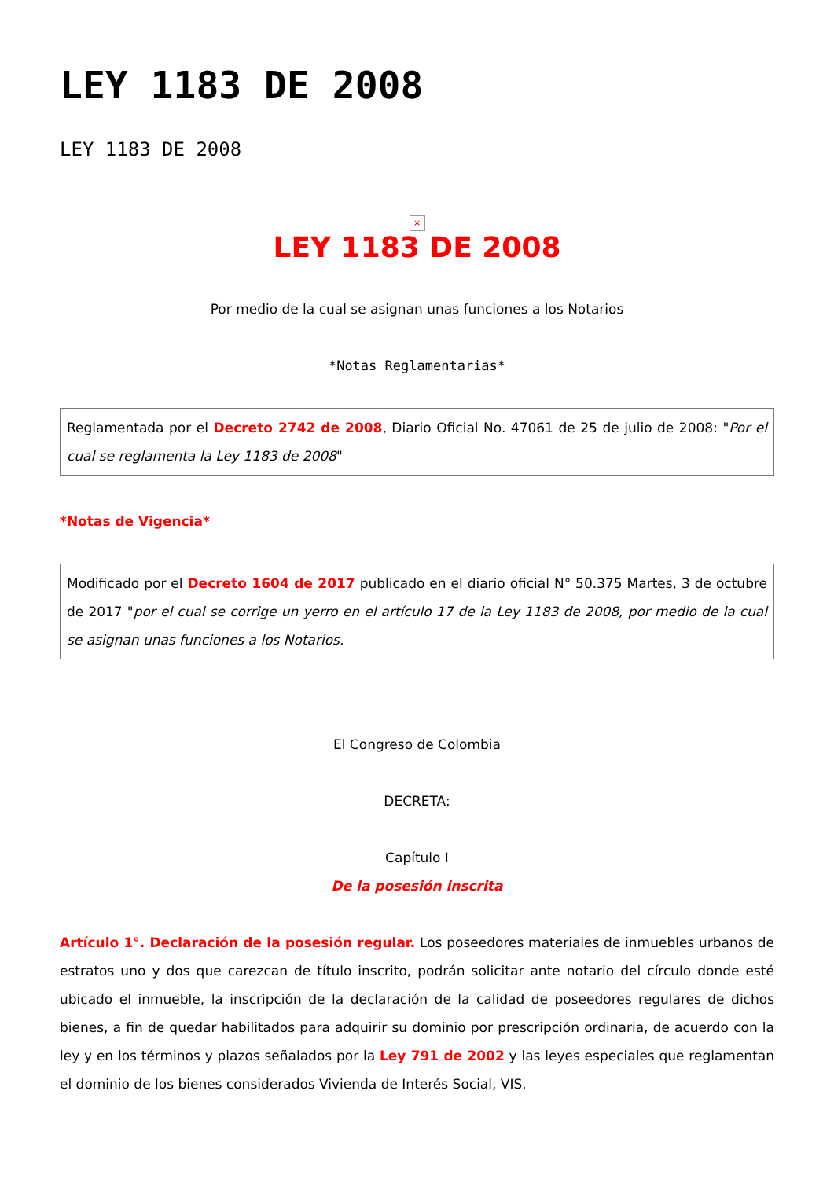LEY 1183 DE 2008
LEY 1183 DE 2008
×
LEY 1183 DE 2008
Por medio de la cual se asignan unas funciones a los Notarios
*Notas Reglamentarias*
Reglamentada por el Decreto 2742 de 2008, Diario Oficial No. 47061 de 25 de julio de 2008: "Por el cual se reglamenta la Ley 1183 de 2008"
*Notas de Vigencia*
Modificado por el Decreto 1604 de 2017 publicado en el diario oficial N° 50.375 Martes, 3 de octubre de 2017 "por el cual se corrige un yerro en el artículo 17 de la Ley 1183 de 2008, por medio de la cual se asignan unas funciones a los Notarios.
El Congreso de Colombia
DECRETA:
Capítulo I
De la posesión inscrita
Artículo 1°. Declaración de la posesión regular. Los poseedores materiales de inmuebles urbanos de estratos uno y dos que carezcan de título inscrito, podrán solicitar ante notario del círculo donde esté ubicado el inmueble, la inscripción de la declaración de la calidad de poseedores regulares de dichos bienes, a fin de quedar habilitados para adquirir su dominio por prescripción ordinaria, de acuerdo con la ley y en los términos y plazos señalados por la Ley 791 de 2002 y las leyes especiales que reglamentan el dominio de los bienes considerados Vivienda de Interés Social, VIS.